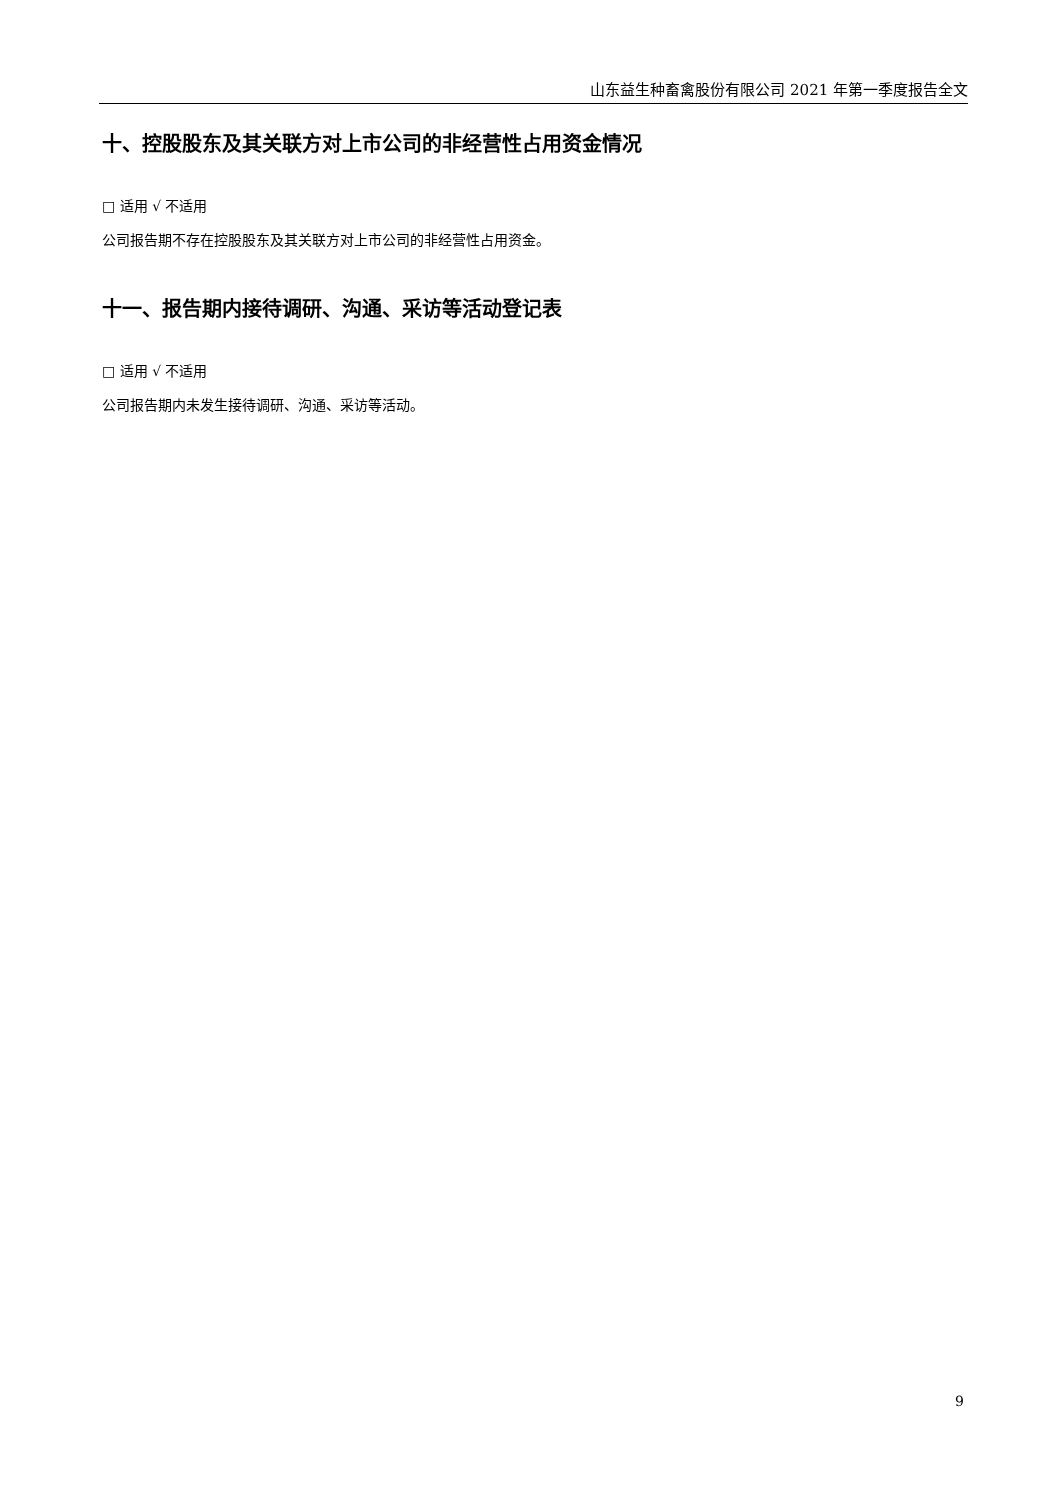山东益生种畜禽股份有限公司 2021 年第一季度报告全文
十、控股股东及其关联方对上市公司的非经营性占用资金情况
□ 适用 √ 不适用
公司报告期不存在控股股东及其关联方对上市公司的非经营性占用资金。
十一、报告期内接待调研、沟通、采访等活动登记表
□ 适用 √ 不适用
公司报告期内未发生接待调研、沟通、采访等活动。
9